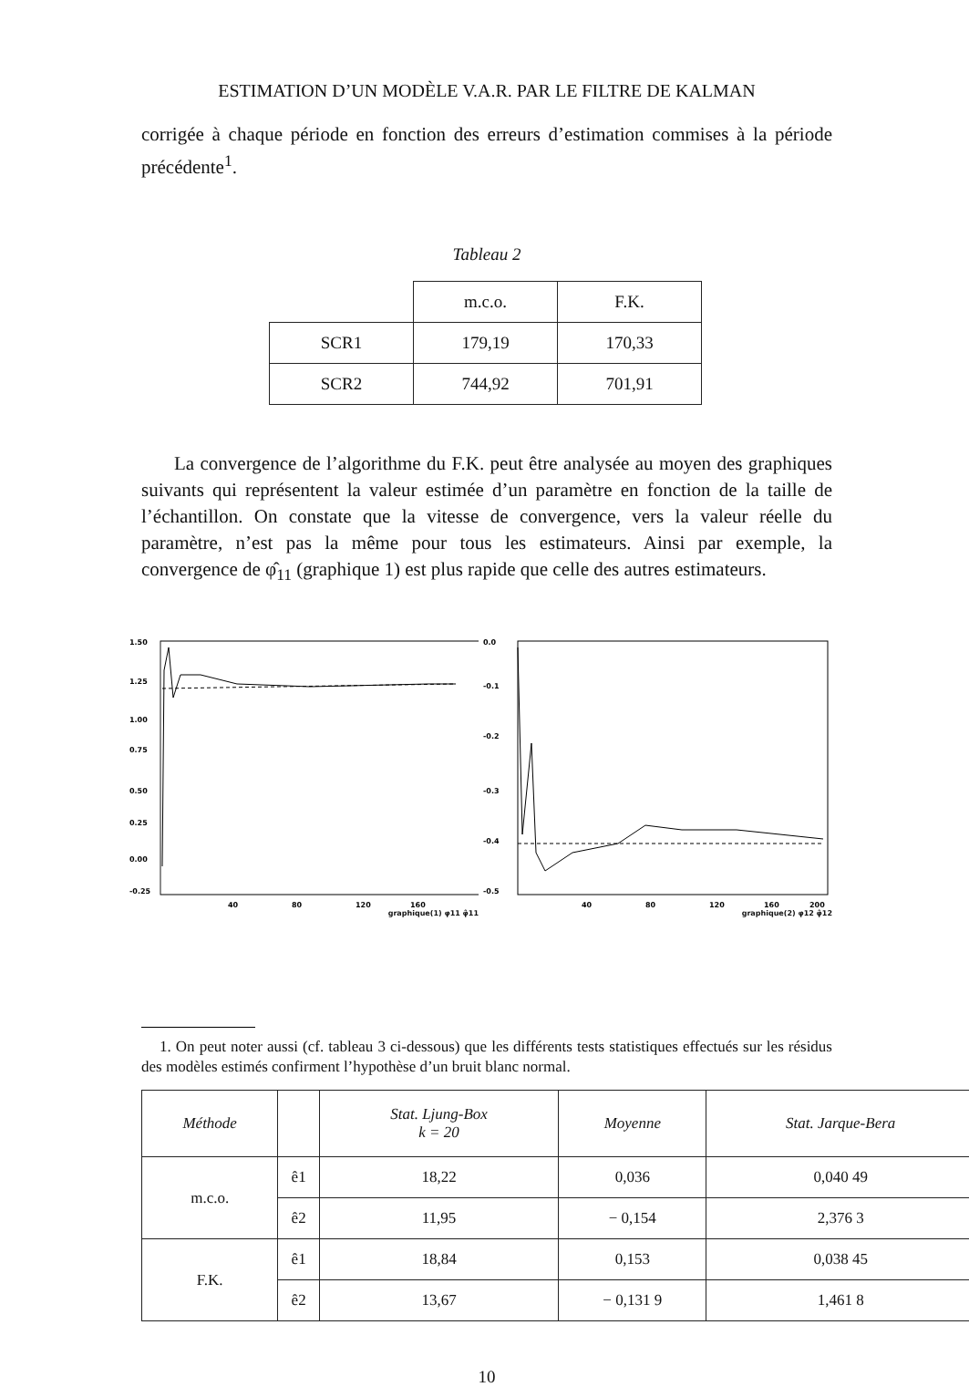ESTIMATION D’UN MODÈLE V.A.R. PAR LE FILTRE DE KALMAN
corrigée à chaque période en fonction des erreurs d’estimation commises à la période précédente<sup>1</sup>.
Tableau 2
| | m.c.o. | F.K. |
| SCR1 | 179,19 | 170,33 |
| SCR2 | 744,92 | 701,91 |
La convergence de l’algorithme du F.K. peut être analysée au moyen des graphiques suivants qui représentent la valeur estimée d’un paramètre en fonction de la taille de l’échantillon. On constate que la vitesse de convergence, vers la valeur réelle du paramètre, n’est pas la même pour tous les estimateurs. Ainsi par exemple, la convergence de φ̂<sub>11</sub> (graphique 1) est plus rapide que celle des autres estimateurs.
1.50
1.25
1.00
0.75
0.50
0.25
0.00
-0.25
40
80
120
160
graphique(1) φ11 φ̂11
0.0
-0.1
-0.2
-0.3
-0.4
-0.5
40
80
120
160
200
graphique(2) φ12 φ̂12
1. On peut noter aussi (cf. tableau 3 ci-dessous) que les différents tests statistiques effectués sur les résidus des modèles estimés confirment l’hypothèse d’un bruit blanc normal.
| Méthode | | Stat. Ljung-Box k = 20 | Moyenne | Stat. Jarque-Bera |
| --- | --- | --- | --- | --- |
| m.c.o. | ê1 | 18,22 | 0,036 | 0,040 49 |
| | ê2 | 11,95 | − 0,154 | 2,376 3 |
| F.K. | ê1 | 18,84 | 0,153 | 0,038 45 |
| | ê2 | 13,67 | − 0,131 9 | 1,461 8 |
10